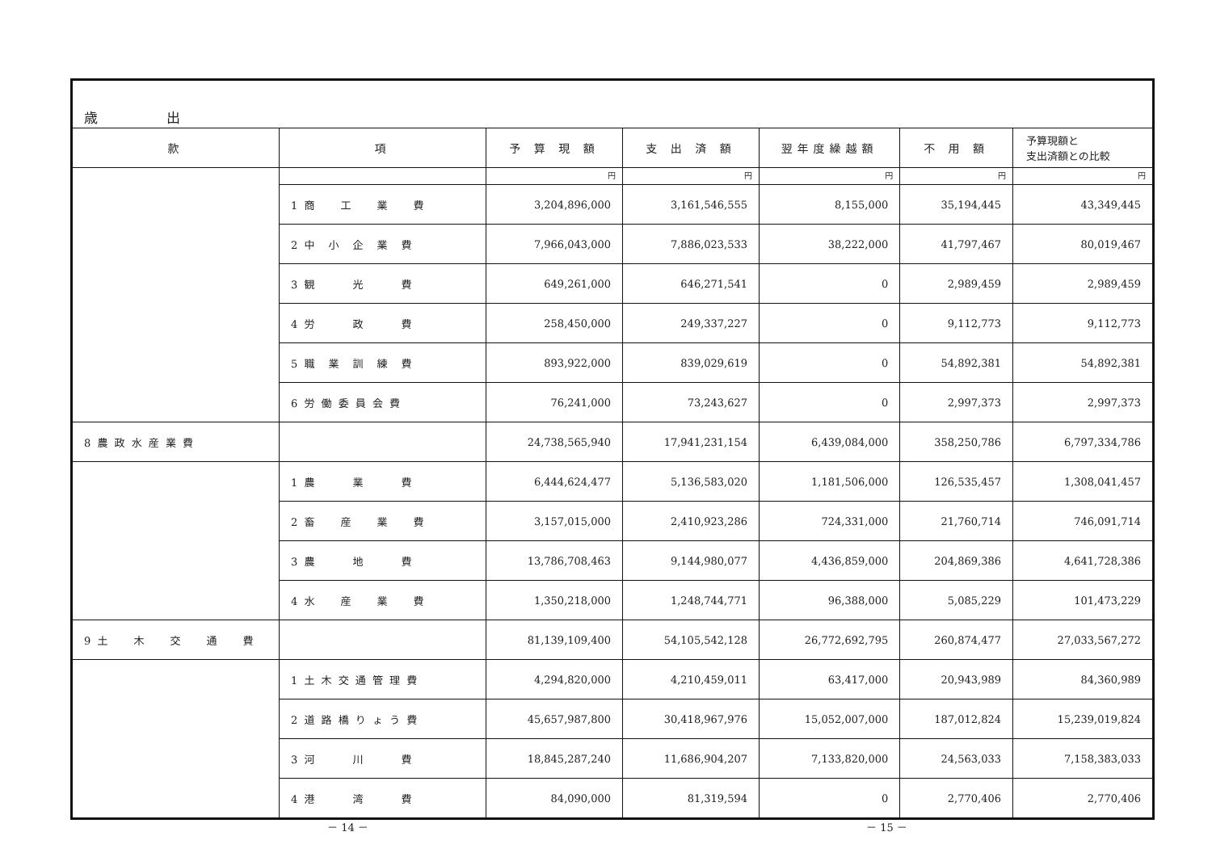| 歳 出 | | | | | | |
| 款 | 項 | 予 算 現 額 | 支 出 済 額 | 翌年度繰越額 | 不 用 額 | 予算現額と 支出済額との比較 |
| | | 円 | 円 | 円 | 円 | 円 |
| | 1 商 工 業 費 | 3,204,896,000 | 3,161,546,555 | 8,155,000 | 35,194,445 | 43,349,445 |
| | 2 中 小 企 業 費 | 7,966,043,000 | 7,886,023,533 | 38,222,000 | 41,797,467 | 80,019,467 |
| | 3 観 光 費 | 649,261,000 | 646,271,541 | 0 | 2,989,459 | 2,989,459 |
| | 4 労 政 費 | 258,450,000 | 249,337,227 | 0 | 9,112,773 | 9,112,773 |
| | 5 職 業 訓 練 費 | 893,922,000 | 839,029,619 | 0 | 54,892,381 | 54,892,381 |
| | 6 労 働 委 員 会 費 | 76,241,000 | 73,243,627 | 0 | 2,997,373 | 2,997,373 |
| 8 農 政 水 産 業 費 | | 24,738,565,940 | 17,941,231,154 | 6,439,084,000 | 358,250,786 | 6,797,334,786 |
| | 1 農 業 費 | 6,444,624,477 | 5,136,583,020 | 1,181,506,000 | 126,535,457 | 1,308,041,457 |
| | 2 畜 産 業 費 | 3,157,015,000 | 2,410,923,286 | 724,331,000 | 21,760,714 | 746,091,714 |
| | 3 農 地 費 | 13,786,708,463 | 9,144,980,077 | 4,436,859,000 | 204,869,386 | 4,641,728,386 |
| | 4 水 産 業 費 | 1,350,218,000 | 1,248,744,771 | 96,388,000 | 5,085,229 | 101,473,229 |
| 9 土 木 交 通 費 | | 81,139,109,400 | 54,105,542,128 | 26,772,692,795 | 260,874,477 | 27,033,567,272 |
| | 1 土 木 交 通 管 理 費 | 4,294,820,000 | 4,210,459,011 | 63,417,000 | 20,943,989 | 84,360,989 |
| | 2 道 路 橋 り ょ う 費 | 45,657,987,800 | 30,418,967,976 | 15,052,007,000 | 187,012,824 | 15,239,019,824 |
| | 3 河 川 費 | 18,845,287,240 | 11,686,904,207 | 7,133,820,000 | 24,563,033 | 7,158,383,033 |
| | 4 港 湾 費 | 84,090,000 | 81,319,594 | 0 | 2,770,406 | 2,770,406 |
－ 14 － － 15 －